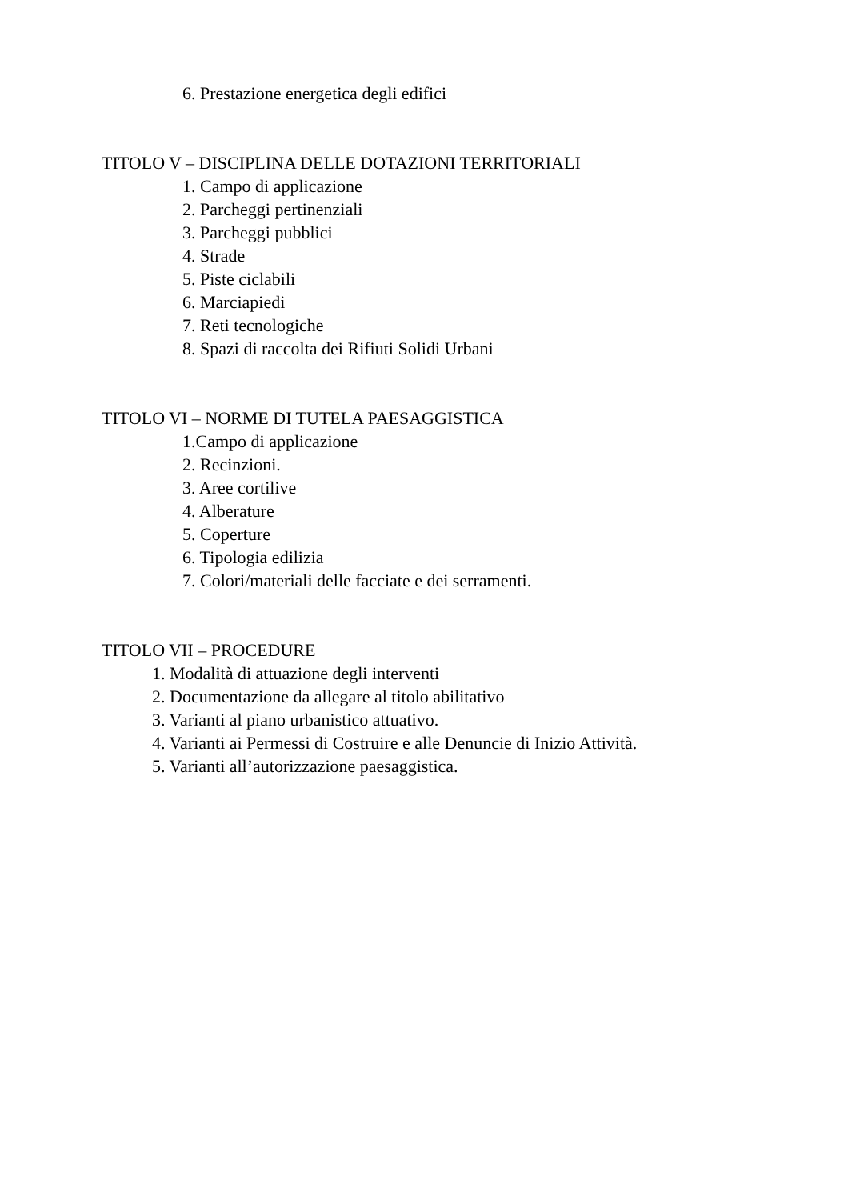6. Prestazione energetica degli edifici
TITOLO V – DISCIPLINA DELLE DOTAZIONI TERRITORIALI
1. Campo di applicazione
2. Parcheggi pertinenziali
3. Parcheggi pubblici
4. Strade
5. Piste ciclabili
6. Marciapiedi
7. Reti tecnologiche
8. Spazi di raccolta dei Rifiuti Solidi Urbani
TITOLO VI – NORME DI TUTELA PAESAGGISTICA
1.Campo di applicazione
2. Recinzioni.
3. Aree cortilive
4. Alberature
5. Coperture
6. Tipologia edilizia
7. Colori/materiali delle facciate e dei serramenti.
TITOLO VII – PROCEDURE
1. Modalità di attuazione degli interventi
2. Documentazione da allegare al titolo abilitativo
3. Varianti al piano urbanistico attuativo.
4. Varianti ai Permessi di Costruire e alle Denuncie di Inizio Attività.
5. Varianti all’autorizzazione paesaggistica.